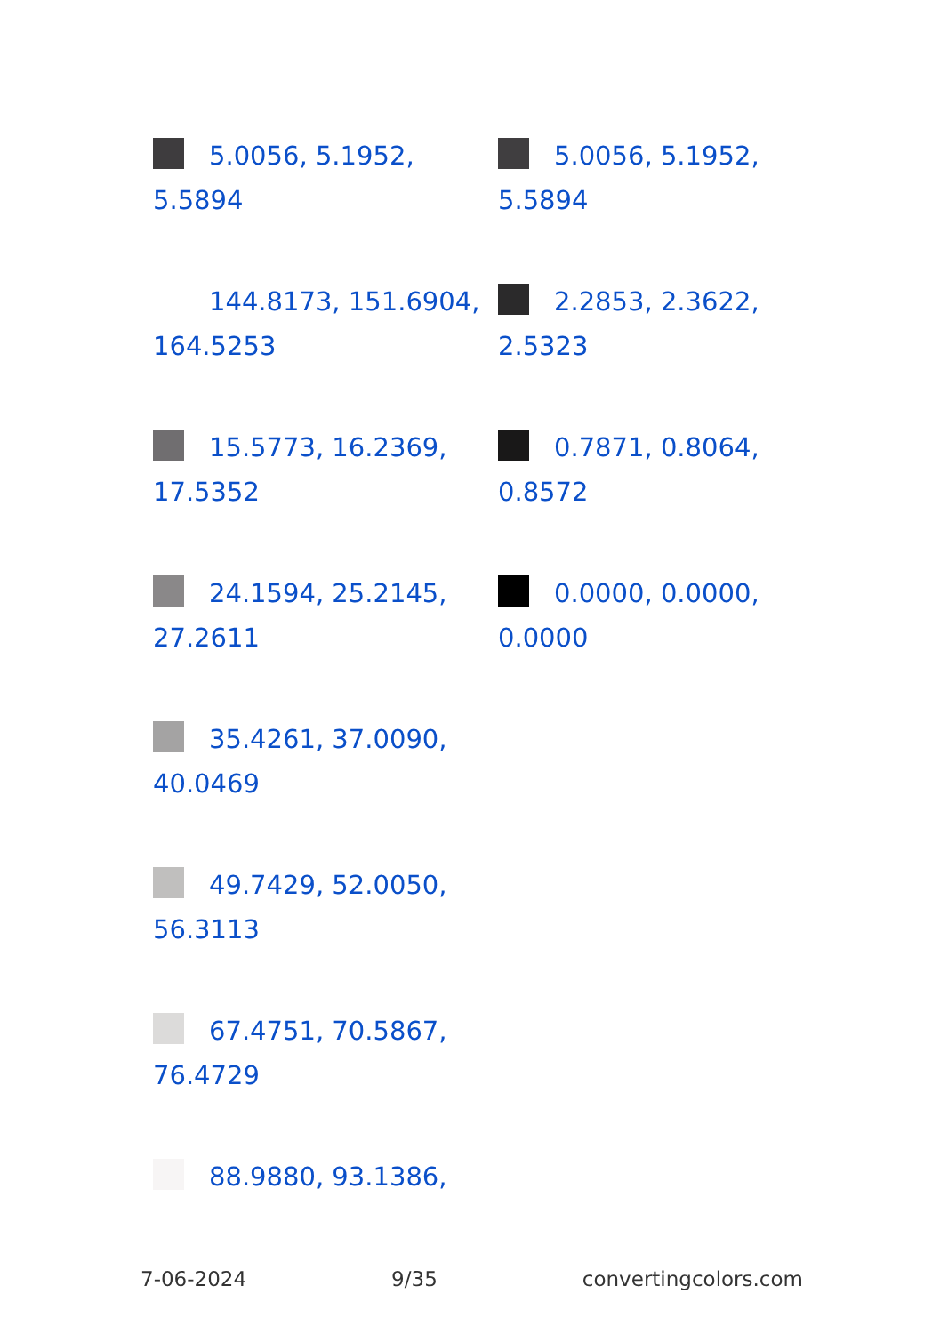5.0056, 5.1952, 5.5894
5.0056, 5.1952, 5.5894
144.8173, 151.6904, 164.5253
2.2853, 2.3622, 2.5323
15.5773, 16.2369, 17.5352
0.7871, 0.8064, 0.8572
24.1594, 25.2145, 27.2611
0.0000, 0.0000, 0.0000
35.4261, 37.0090, 40.0469
49.7429, 52.0050, 56.3113
67.4751, 70.5867, 76.4729
88.9880, 93.1386,
7-06-2024 9/35 convertingcolors.com